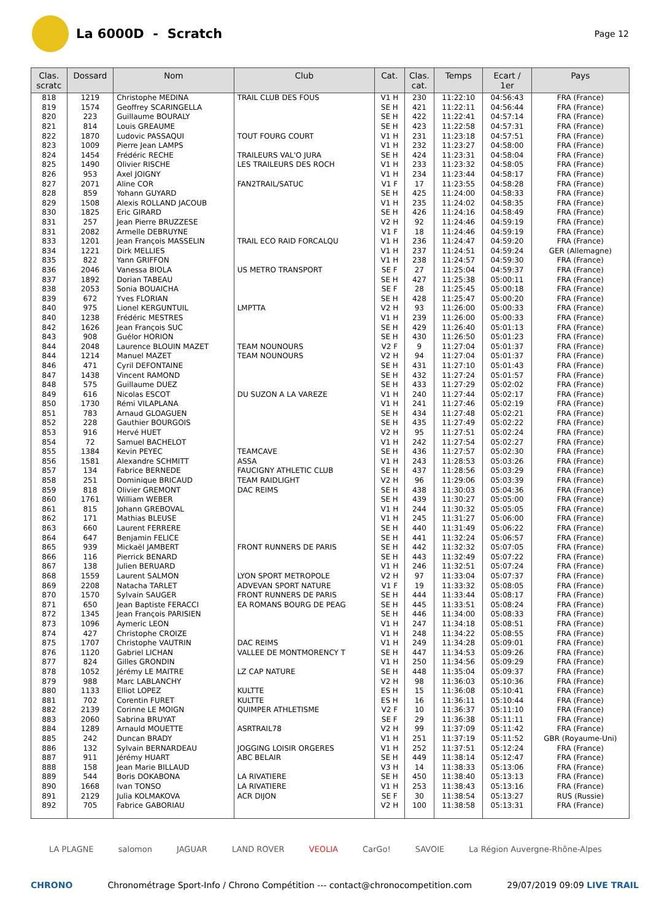La 6000D - Scratch
Page 12
| Clas. scratc | Dossard | Nom | Club | Cat. | Clas. cat. | Temps | Ecart / 1er | Pays |
| --- | --- | --- | --- | --- | --- | --- | --- | --- |
| 818 | 1219 | Christophe MEDINA | TRAIL CLUB DES FOUS | V1 H | 230 | 11:22:10 | 04:56:43 | FRA (France) |
| 819 | 1574 | Geoffrey SCARINGELLA | | SE H | 421 | 11:22:11 | 04:56:44 | FRA (France) |
| 820 | 223 | Guillaume BOURALY | | SE H | 422 | 11:22:41 | 04:57:14 | FRA (France) |
| 821 | 814 | Louis GREAUME | | SE H | 423 | 11:22:58 | 04:57:31 | FRA (France) |
| 822 | 1870 | Ludovic PASSAQUI | TOUT FOURG COURT | V1 H | 231 | 11:23:18 | 04:57:51 | FRA (France) |
| 823 | 1009 | Pierre Jean LAMPS | | V1 H | 232 | 11:23:27 | 04:58:00 | FRA (France) |
| 824 | 1454 | Frédéric RECHE | TRAILEURS VAL'O JURA | SE H | 424 | 11:23:31 | 04:58:04 | FRA (France) |
| 825 | 1490 | Olivier RISCHE | LES TRAILEURS DES ROCH | V1 H | 233 | 11:23:32 | 04:58:05 | FRA (France) |
| 826 | 953 | Axel JOIGNY | | V1 H | 234 | 11:23:44 | 04:58:17 | FRA (France) |
| 827 | 2071 | Aline COR | FAN2TRAIL/SATUC | V1 F | 17 | 11:23:55 | 04:58:28 | FRA (France) |
| 828 | 859 | Yohann GUYARD | | SE H | 425 | 11:24:00 | 04:58:33 | FRA (France) |
| 829 | 1508 | Alexis ROLLAND JACOUB | | V1 H | 235 | 11:24:02 | 04:58:35 | FRA (France) |
| 830 | 1825 | Eric GIRARD | | SE H | 426 | 11:24:16 | 04:58:49 | FRA (France) |
| 831 | 257 | Jean Pierre BRUZZESE | | V2 H | 92 | 11:24:46 | 04:59:19 | FRA (France) |
| 831 | 2082 | Armelle DEBRUYNE | | V1 F | 18 | 11:24:46 | 04:59:19 | FRA (France) |
| 833 | 1201 | Jean François MASSELIN | TRAIL ECO RAID FORCALQU | V1 H | 236 | 11:24:47 | 04:59:20 | FRA (France) |
| 834 | 1221 | Dirk MELLIES | | V1 H | 237 | 11:24:51 | 04:59:24 | GER (Allemagne) |
| 835 | 822 | Yann GRIFFON | | V1 H | 238 | 11:24:57 | 04:59:30 | FRA (France) |
| 836 | 2046 | Vanessa BIOLA | US METRO TRANSPORT | SE F | 27 | 11:25:04 | 04:59:37 | FRA (France) |
| 837 | 1892 | Dorian TABEAU | | SE H | 427 | 11:25:38 | 05:00:11 | FRA (France) |
| 838 | 2053 | Sonia BOUAICHA | | SE F | 28 | 11:25:45 | 05:00:18 | FRA (France) |
| 839 | 672 | Yves FLORIAN | | SE H | 428 | 11:25:47 | 05:00:20 | FRA (France) |
| 840 | 975 | Lionel KERGUNTUIL | LMPTTA | V2 H | 93 | 11:26:00 | 05:00:33 | FRA (France) |
| 840 | 1238 | Frédéric MESTRES | | V1 H | 239 | 11:26:00 | 05:00:33 | FRA (France) |
| 842 | 1626 | Jean François SUC | | SE H | 429 | 11:26:40 | 05:01:13 | FRA (France) |
| 843 | 908 | Guélor HORION | | SE H | 430 | 11:26:50 | 05:01:23 | FRA (France) |
| 844 | 2048 | Laurence BLOUIN MAZET | TEAM NOUNOURS | V2 F | 9 | 11:27:04 | 05:01:37 | FRA (France) |
| 844 | 1214 | Manuel MAZET | TEAM NOUNOURS | V2 H | 94 | 11:27:04 | 05:01:37 | FRA (France) |
| 846 | 471 | Cyril DEFONTAINE | | SE H | 431 | 11:27:10 | 05:01:43 | FRA (France) |
| 847 | 1438 | Vincent RAMOND | | SE H | 432 | 11:27:24 | 05:01:57 | FRA (France) |
| 848 | 575 | Guillaume DUEZ | | SE H | 433 | 11:27:29 | 05:02:02 | FRA (France) |
| 849 | 616 | Nicolas ESCOT | DU SUZON A LA VAREZE | V1 H | 240 | 11:27:44 | 05:02:17 | FRA (France) |
| 850 | 1730 | Rémi VILAPLANA | | V1 H | 241 | 11:27:46 | 05:02:19 | FRA (France) |
| 851 | 783 | Arnaud GLOAGUEN | | SE H | 434 | 11:27:48 | 05:02:21 | FRA (France) |
| 852 | 228 | Gauthier BOURGOIS | | SE H | 435 | 11:27:49 | 05:02:22 | FRA (France) |
| 853 | 916 | Hervé HUET | | V2 H | 95 | 11:27:51 | 05:02:24 | FRA (France) |
| 854 | 72 | Samuel BACHELOT | | V1 H | 242 | 11:27:54 | 05:02:27 | FRA (France) |
| 855 | 1384 | Kevin PEYEC | TEAMCAVE | SE H | 436 | 11:27:57 | 05:02:30 | FRA (France) |
| 856 | 1581 | Alexandre SCHMITT | ASSA | V1 H | 243 | 11:28:53 | 05:03:26 | FRA (France) |
| 857 | 134 | Fabrice BERNEDE | FAUCIGNY ATHLETIC CLUB | SE H | 437 | 11:28:56 | 05:03:29 | FRA (France) |
| 858 | 251 | Dominique BRICAUD | TEAM RAIDLIGHT | V2 H | 96 | 11:29:06 | 05:03:39 | FRA (France) |
| 859 | 818 | Olivier GREMONT | DAC REIMS | SE H | 438 | 11:30:03 | 05:04:36 | FRA (France) |
| 860 | 1761 | William WEBER | | SE H | 439 | 11:30:27 | 05:05:00 | FRA (France) |
| 861 | 815 | Johann GREBOVAL | | V1 H | 244 | 11:30:32 | 05:05:05 | FRA (France) |
| 862 | 171 | Mathias BLEUSE | | V1 H | 245 | 11:31:27 | 05:06:00 | FRA (France) |
| 863 | 660 | Laurent FERRERE | | SE H | 440 | 11:31:49 | 05:06:22 | FRA (France) |
| 864 | 647 | Benjamin FELICE | | SE H | 441 | 11:32:24 | 05:06:57 | FRA (France) |
| 865 | 939 | Mickaël JAMBERT | FRONT RUNNERS DE PARIS | SE H | 442 | 11:32:32 | 05:07:05 | FRA (France) |
| 866 | 116 | Pierrick BENARD | | SE H | 443 | 11:32:49 | 05:07:22 | FRA (France) |
| 867 | 138 | Julien BERUARD | | V1 H | 246 | 11:32:51 | 05:07:24 | FRA (France) |
| 868 | 1559 | Laurent SALMON | LYON SPORT METROPOLE | V2 H | 97 | 11:33:04 | 05:07:37 | FRA (France) |
| 869 | 2208 | Natacha TARLET | ADVEVAN SPORT NATURE | V1 F | 19 | 11:33:32 | 05:08:05 | FRA (France) |
| 870 | 1570 | Sylvain SAUGER | FRONT RUNNERS DE PARIS | SE H | 444 | 11:33:44 | 05:08:17 | FRA (France) |
| 871 | 650 | Jean Baptiste FERACCI | EA ROMANS BOURG DE PEAG | SE H | 445 | 11:33:51 | 05:08:24 | FRA (France) |
| 872 | 1345 | Jean François PARISIEN | | SE H | 446 | 11:34:00 | 05:08:33 | FRA (France) |
| 873 | 1096 | Aymeric LEON | | V1 H | 247 | 11:34:18 | 05:08:51 | FRA (France) |
| 874 | 427 | Christophe CROIZE | | V1 H | 248 | 11:34:22 | 05:08:55 | FRA (France) |
| 875 | 1707 | Christophe VAUTRIN | DAC REIMS | V1 H | 249 | 11:34:28 | 05:09:01 | FRA (France) |
| 876 | 1120 | Gabriel LICHAN | VALLEE DE MONTMORENCY T | SE H | 447 | 11:34:53 | 05:09:26 | FRA (France) |
| 877 | 824 | Gilles GRONDIN | | V1 H | 250 | 11:34:56 | 05:09:29 | FRA (France) |
| 878 | 1052 | Jérémy LE MAITRE | LZ CAP NATURE | SE H | 448 | 11:35:04 | 05:09:37 | FRA (France) |
| 879 | 988 | Marc LABLANCHY | | V2 H | 98 | 11:36:03 | 05:10:36 | FRA (France) |
| 880 | 1133 | Elliot LOPEZ | KULTTE | ES H | 15 | 11:36:08 | 05:10:41 | FRA (France) |
| 881 | 702 | Corentin FURET | KULTTE | ES H | 16 | 11:36:11 | 05:10:44 | FRA (France) |
| 882 | 2139 | Corinne LE MOIGN | QUIMPER ATHLETISME | V2 F | 10 | 11:36:37 | 05:11:10 | FRA (France) |
| 883 | 2060 | Sabrina BRUYAT | | SE F | 29 | 11:36:38 | 05:11:11 | FRA (France) |
| 884 | 1289 | Arnauld MOUETTE | ASRTRAIL78 | V2 H | 99 | 11:37:09 | 05:11:42 | FRA (France) |
| 885 | 242 | Duncan BRADY | | V1 H | 251 | 11:37:19 | 05:11:52 | GBR (Royaume-Uni) |
| 886 | 132 | Sylvain BERNARDEAU | JOGGING LOISIR ORGERES | V1 H | 252 | 11:37:51 | 05:12:24 | FRA (France) |
| 887 | 911 | Jérémy HUART | ABC BELAIR | SE H | 449 | 11:38:14 | 05:12:47 | FRA (France) |
| 888 | 158 | Jean Marie BILLAUD | | V3 H | 14 | 11:38:33 | 05:13:06 | FRA (France) |
| 889 | 544 | Boris DOKABONA | LA RIVATIERE | SE H | 450 | 11:38:40 | 05:13:13 | FRA (France) |
| 890 | 1668 | Ivan TONSO | LA RIVATIERE | V1 H | 253 | 11:38:43 | 05:13:16 | FRA (France) |
| 891 | 2129 | Julia KOLMAKOVA | ACR DIJON | SE F | 30 | 11:38:54 | 05:13:27 | RUS (Russie) |
| 892 | 705 | Fabrice GABORIAU | | V2 H | 100 | 11:38:58 | 05:13:31 | FRA (France) |
LA PLAGNE salomon JAGUAR LAND ROVER VEOLIA CarGo! SAVOIE La Région Auvergne-Rhône-Alpes
CHRONO Chronométrage Sport-Info / Chrono Compétition --- contact@chronocompetition.com 29/07/2019 09:09 LIVE TRAIL